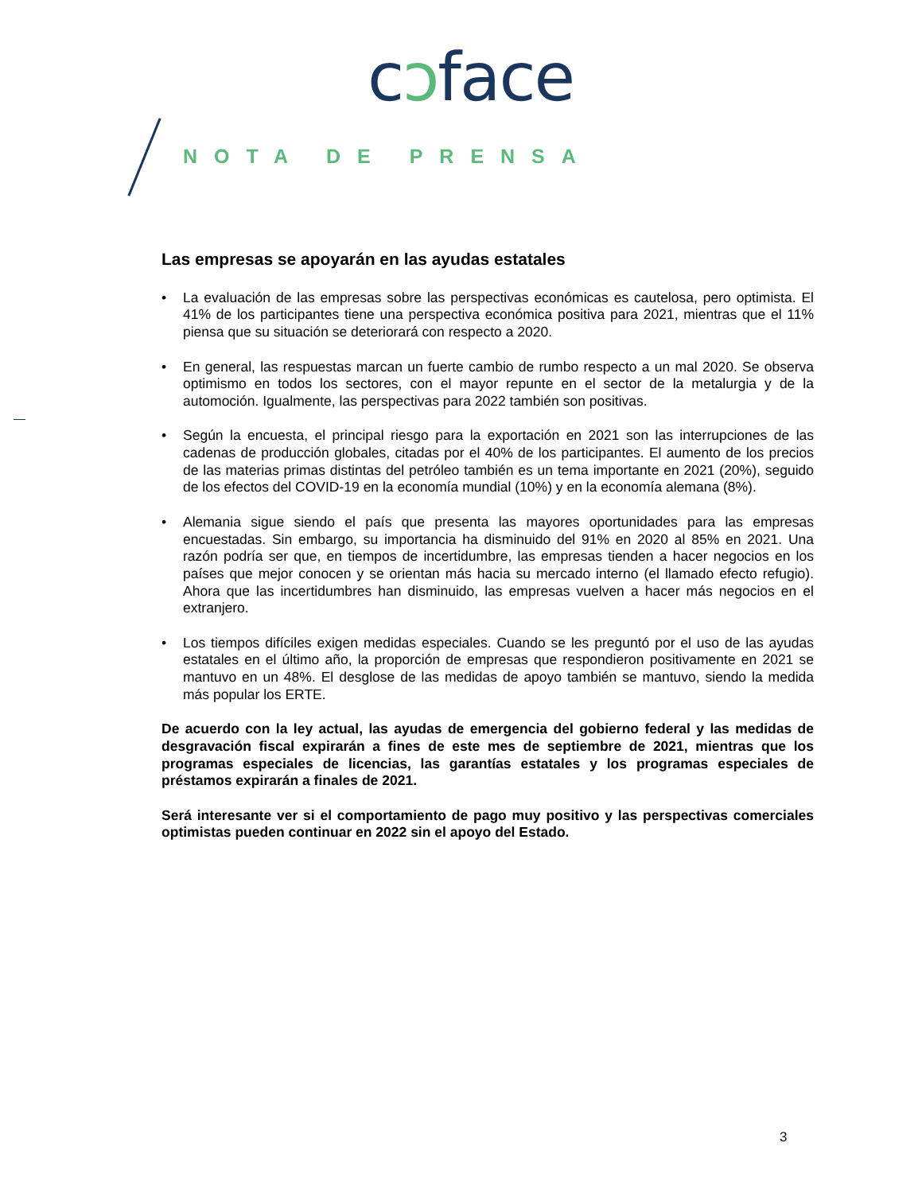cɔface
NOTA DE PRENSA
Las empresas se apoyarán en las ayudas estatales
• La evaluación de las empresas sobre las perspectivas económicas es cautelosa, pero optimista. El 41% de los participantes tiene una perspectiva económica positiva para 2021, mientras que el 11% piensa que su situación se deteriorará con respecto a 2020.
• En general, las respuestas marcan un fuerte cambio de rumbo respecto a un mal 2020. Se observa optimismo en todos los sectores, con el mayor repunte en el sector de la metalurgia y de la automoción. Igualmente, las perspectivas para 2022 también son positivas.
• Según la encuesta, el principal riesgo para la exportación en 2021 son las interrupciones de las cadenas de producción globales, citadas por el 40% de los participantes. El aumento de los precios de las materias primas distintas del petróleo también es un tema importante en 2021 (20%), seguido de los efectos del COVID-19 en la economía mundial (10%) y en la economía alemana (8%).
• Alemania sigue siendo el país que presenta las mayores oportunidades para las empresas encuestadas. Sin embargo, su importancia ha disminuido del 91% en 2020 al 85% en 2021. Una razón podría ser que, en tiempos de incertidumbre, las empresas tienden a hacer negocios en los países que mejor conocen y se orientan más hacia su mercado interno (el llamado efecto refugio). Ahora que las incertidumbres han disminuido, las empresas vuelven a hacer más negocios en el extranjero.
• Los tiempos difíciles exigen medidas especiales. Cuando se les preguntó por el uso de las ayudas estatales en el último año, la proporción de empresas que respondieron positivamente en 2021 se mantuvo en un 48%. El desglose de las medidas de apoyo también se mantuvo, siendo la medida más popular los ERTE.
De acuerdo con la ley actual, las ayudas de emergencia del gobierno federal y las medidas de desgravación fiscal expirarán a fines de este mes de septiembre de 2021, mientras que los programas especiales de licencias, las garantías estatales y los programas especiales de préstamos expirarán a finales de 2021.
Será interesante ver si el comportamiento de pago muy positivo y las perspectivas comerciales optimistas pueden continuar en 2022 sin el apoyo del Estado.
3